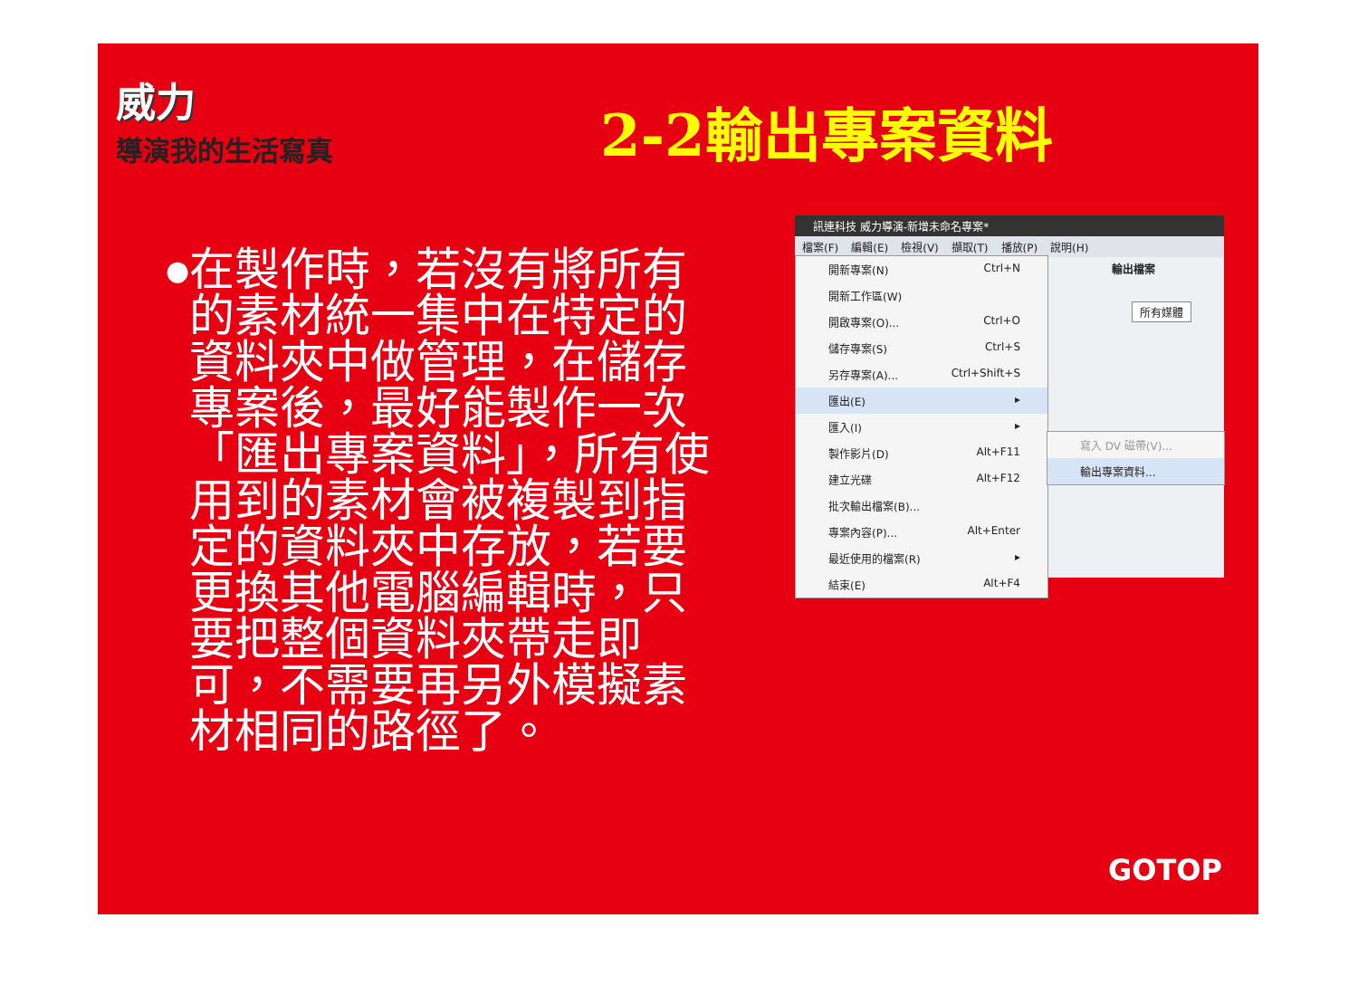威力
導演我的生活寫真
2-2輸出專案資料
●
在製作時，若沒有將所有的素材統一集中在特定的資料夾中做管理，在儲存專案後，最好能製作一次「匯出專案資料」，所有使用到的素材會被複製到指定的資料夾中存放，若要更換其他電腦編輯時，只要把整個資料夾帶走即可，不需要再另外模擬素材相同的路徑了。
訊連科技 威力導演-新增未命名專案*
檔案(F) 編輯(E) 檢視(V) 擷取(T) 播放(P) 說明(H)
輸出檔案
所有媒體
開新專案(N) Ctrl+N
開新工作區(W)
開啟專案(O)... Ctrl+O
儲存專案(S) Ctrl+S
另存專案(A)... Ctrl+Shift+S
匯出(E) ▸
匯入(I) ▸
製作影片(D) Alt+F11
建立光碟 Alt+F12
批次輸出檔案(B)...
專案內容(P)... Alt+Enter
最近使用的檔案(R) ▸
結束(E) Alt+F4
寫入 DV 磁帶(V)...
輸出專案資料...
GOTOP